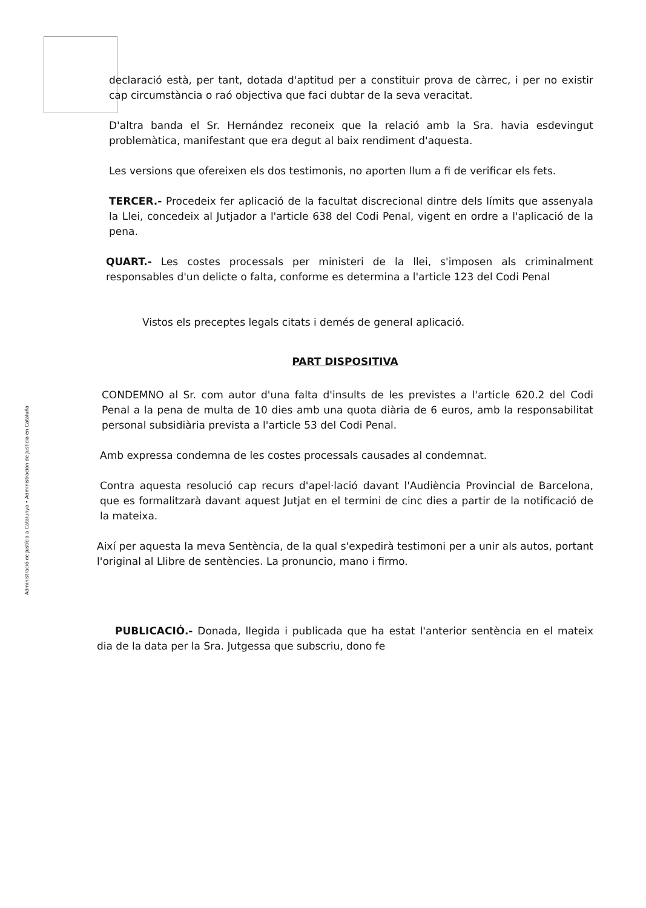Administració de Justícia a Catalunya • Administración de Justicia en Cataluña
declaració està, per tant, dotada d'aptitud per a constituir prova de càrrec, i per no existir cap circumstància o raó objectiva que faci dubtar de la seva veracitat.
D'altra banda el Sr. Hernández reconeix que la relació amb la Sra. havia esdevingut problemàtica, manifestant que era degut al baix rendiment d'aquesta.
Les versions que ofereixen els dos testimonis, no aporten llum a fi de verificar els fets.
TERCER.- Procedeix fer aplicació de la facultat discrecional dintre dels límits que assenyala la Llei, concedeix al Jutjador a l'article 638 del Codi Penal, vigent en ordre a l'aplicació de la pena.
QUART.- Les costes processals per ministeri de la llei, s'imposen als criminalment responsables d'un delicte o falta, conforme es determina a l'article 123 del Codi Penal
Vistos els preceptes legals citats i demés de general aplicació.
PART DISPOSITIVA
CONDEMNO al Sr. com autor d'una falta d'insults de les previstes a l'article 620.2 del Codi Penal a la pena de multa de 10 dies amb una quota diària de 6 euros, amb la responsabilitat personal subsidiària prevista a l'article 53 del Codi Penal.
Amb expressa condemna de les costes processals causades al condemnat.
Contra aquesta resolució cap recurs d'apel·lació davant l'Audiència Provincial de Barcelona, que es formalitzarà davant aquest Jutjat en el termini de cinc dies a partir de la notificació de la mateixa.
Així per aquesta la meva Sentència, de la qual s'expedirà testimoni per a unir als autos, portant l'original al Llibre de sentències. La pronuncio, mano i firmo.
PUBLICACIÓ.- Donada, llegida i publicada que ha estat l'anterior sentència en el mateix dia de la data per la Sra. Jutgessa que subscriu, dono fe